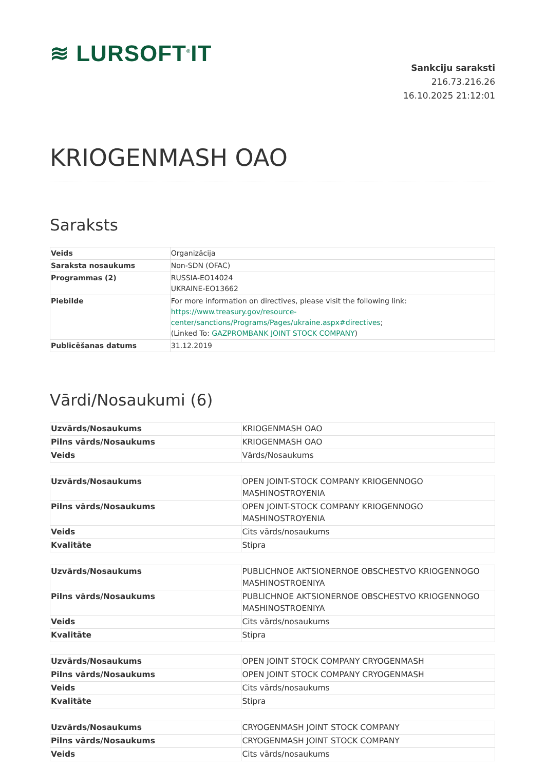≋ LURSOFT<sup>®</sup>IT
Sankciju saraksti
216.73.216.26
16.10.2025 21:12:01
KRIOGENMASH OAO
Saraksts
| Veids | Organizācija |
| Saraksta nosaukums | Non-SDN (OFAC) |
| Programmas (2) | RUSSIA-EO14024 UKRAINE-EO13662 |
| Piebilde | For more information on directives, please visit the following link: https://www.treasury.gov/resource-center/sanctions/Programs/Pages/ukraine.aspx#directives ; (Linked To: GAZPROMBANK JOINT STOCK COMPANY ) |
| Publicēšanas datums | 31.12.2019 |
Vārdi/Nosaukumi (6)
| Uzvārds/Nosaukums | KRIOGENMASH OAO |
| Pilns vārds/Nosaukums | KRIOGENMASH OAO |
| Veids | Vārds/Nosaukums |
| Uzvārds/Nosaukums | OPEN JOINT-STOCK COMPANY KRIOGENNOGO MASHINOSTROYENIA |
| Pilns vārds/Nosaukums | OPEN JOINT-STOCK COMPANY KRIOGENNOGO MASHINOSTROYENIA |
| Veids | Cits vārds/nosaukums |
| Kvalitāte | Stipra |
| Uzvārds/Nosaukums | PUBLICHNOE AKTSIONERNOE OBSCHESTVO KRIOGENNOGO MASHINOSTROENIYA |
| Pilns vārds/Nosaukums | PUBLICHNOE AKTSIONERNOE OBSCHESTVO KRIOGENNOGO MASHINOSTROENIYA |
| Veids | Cits vārds/nosaukums |
| Kvalitāte | Stipra |
| Uzvārds/Nosaukums | OPEN JOINT STOCK COMPANY CRYOGENMASH |
| Pilns vārds/Nosaukums | OPEN JOINT STOCK COMPANY CRYOGENMASH |
| Veids | Cits vārds/nosaukums |
| Kvalitāte | Stipra |
| Uzvārds/Nosaukums | CRYOGENMASH JOINT STOCK COMPANY |
| Pilns vārds/Nosaukums | CRYOGENMASH JOINT STOCK COMPANY |
| Veids | Cits vārds/nosaukums |